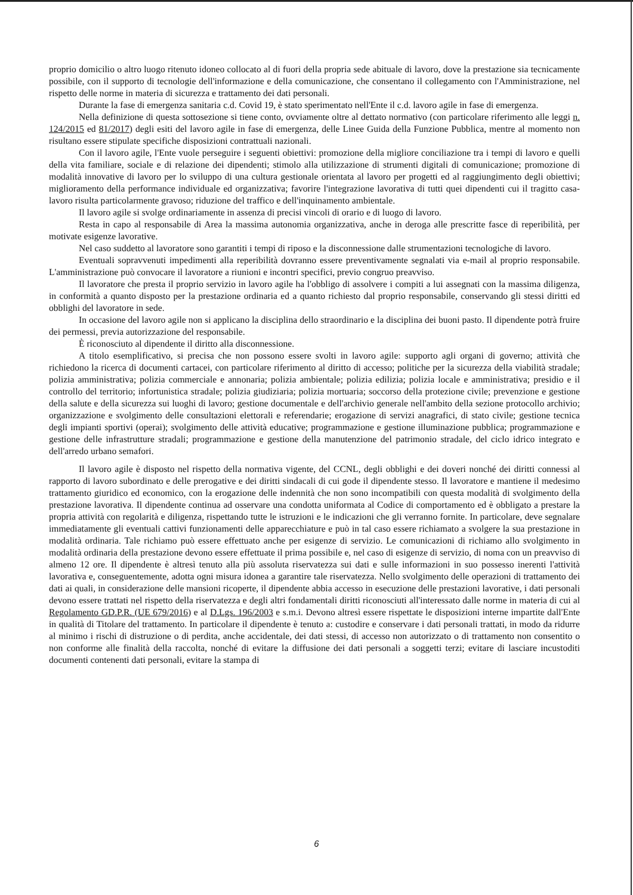proprio domicilio o altro luogo ritenuto idoneo collocato al di fuori della propria sede abituale di lavoro, dove la prestazione sia tecnicamente possibile, con il supporto di tecnologie dell'informazione e della comunicazione, che consentano il collegamento con l'Amministrazione, nel rispetto delle norme in materia di sicurezza e trattamento dei dati personali.
Durante la fase di emergenza sanitaria c.d. Covid 19, è stato sperimentato nell'Ente il c.d. lavoro agile in fase di emergenza.
Nella definizione di questa sottosezione si tiene conto, ovviamente oltre al dettato normativo (con particolare riferimento alle leggi n. 124/2015 ed 81/2017) degli esiti del lavoro agile in fase di emergenza, delle Linee Guida della Funzione Pubblica, mentre al momento non risultano essere stipulate specifiche disposizioni contrattuali nazionali.
Con il lavoro agile, l'Ente vuole perseguire i seguenti obiettivi: promozione della migliore conciliazione tra i tempi di lavoro e quelli della vita familiare, sociale e di relazione dei dipendenti; stimolo alla utilizzazione di strumenti digitali di comunicazione; promozione di modalità innovative di lavoro per lo sviluppo di una cultura gestionale orientata al lavoro per progetti ed al raggiungimento degli obiettivi; miglioramento della performance individuale ed organizzativa; favorire l'integrazione lavorativa di tutti quei dipendenti cui il tragitto casa-lavoro risulta particolarmente gravoso; riduzione del traffico e dell'inquinamento ambientale.
Il lavoro agile si svolge ordinariamente in assenza di precisi vincoli di orario e di luogo di lavoro.
Resta in capo al responsabile di Area la massima autonomia organizzativa, anche in deroga alle prescritte fasce di reperibilità, per motivate esigenze lavorative.
Nel caso suddetto al lavoratore sono garantiti i tempi di riposo e la disconnessione dalle strumentazioni tecnologiche di lavoro.
Eventuali sopravvenuti impedimenti alla reperibilità dovranno essere preventivamente segnalati via e-mail al proprio responsabile. L'amministrazione può convocare il lavoratore a riunioni e incontri specifici, previo congruo preavviso.
Il lavoratore che presta il proprio servizio in lavoro agile ha l'obbligo di assolvere i compiti a lui assegnati con la massima diligenza, in conformità a quanto disposto per la prestazione ordinaria ed a quanto richiesto dal proprio responsabile, conservando gli stessi diritti ed obblighi del lavoratore in sede.
In occasione del lavoro agile non si applicano la disciplina dello straordinario e la disciplina dei buoni pasto. Il dipendente potrà fruire dei permessi, previa autorizzazione del responsabile.
È riconosciuto al dipendente il diritto alla disconnessione.
A titolo esemplificativo, si precisa che non possono essere svolti in lavoro agile: supporto agli organi di governo; attività che richiedono la ricerca di documenti cartacei, con particolare riferimento al diritto di accesso; politiche per la sicurezza della viabilità stradale; polizia amministrativa; polizia commerciale e annonaria; polizia ambientale; polizia edilizia; polizia locale e amministrativa; presidio e il controllo del territorio; infortunistica stradale; polizia giudiziaria; polizia mortuaria; soccorso della protezione civile; prevenzione e gestione della salute e della sicurezza sui luoghi di lavoro; gestione documentale e dell'archivio generale nell'ambito della sezione protocollo archivio; organizzazione e svolgimento delle consultazioni elettorali e referendarie; erogazione di servizi anagrafici, di stato civile; gestione tecnica degli impianti sportivi (operai); svolgimento delle attività educative; programmazione e gestione illuminazione pubblica; programmazione e gestione delle infrastrutture stradali; programmazione e gestione della manutenzione del patrimonio stradale, del ciclo idrico integrato e dell'arredo urbano semafori.
Il lavoro agile è disposto nel rispetto della normativa vigente, del CCNL, degli obblighi e dei doveri nonché dei diritti connessi al rapporto di lavoro subordinato e delle prerogative e dei diritti sindacali di cui gode il dipendente stesso. Il lavoratore e mantiene il medesimo trattamento giuridico ed economico, con la erogazione delle indennità che non sono incompatibili con questa modalità di svolgimento della prestazione lavorativa. Il dipendente continua ad osservare una condotta uniformata al Codice di comportamento ed è obbligato a prestare la propria attività con regolarità e diligenza, rispettando tutte le istruzioni e le indicazioni che gli verranno fornite. In particolare, deve segnalare immediatamente gli eventuali cattivi funzionamenti delle apparecchiature e può in tal caso essere richiamato a svolgere la sua prestazione in modalità ordinaria. Tale richiamo può essere effettuato anche per esigenze di servizio. Le comunicazioni di richiamo allo svolgimento in modalità ordinaria della prestazione devono essere effettuate il prima possibile e, nel caso di esigenze di servizio, di noma con un preavviso di almeno 12 ore. Il dipendente è altresì tenuto alla più assoluta riservatezza sui dati e sulle informazioni in suo possesso inerenti l'attività lavorativa e, conseguentemente, adotta ogni misura idonea a garantire tale riservatezza. Nello svolgimento delle operazioni di trattamento dei dati ai quali, in considerazione delle mansioni ricoperte, il dipendente abbia accesso in esecuzione delle prestazioni lavorative, i dati personali devono essere trattati nel rispetto della riservatezza e degli altri fondamentali diritti riconosciuti all'interessato dalle norme in materia di cui al Regolamento GD.P.R. (UE 679/2016) e al D.Lgs. 196/2003 e s.m.i. Devono altresì essere rispettate le disposizioni interne impartite dall'Ente in qualità di Titolare del trattamento. In particolare il dipendente è tenuto a: custodire e conservare i dati personali trattati, in modo da ridurre al minimo i rischi di distruzione o di perdita, anche accidentale, dei dati stessi, di accesso non autorizzato o di trattamento non consentito o non conforme alle finalità della raccolta, nonché di evitare la diffusione dei dati personali a soggetti terzi; evitare di lasciare incustoditi documenti contenenti dati personali, evitare la stampa di
6